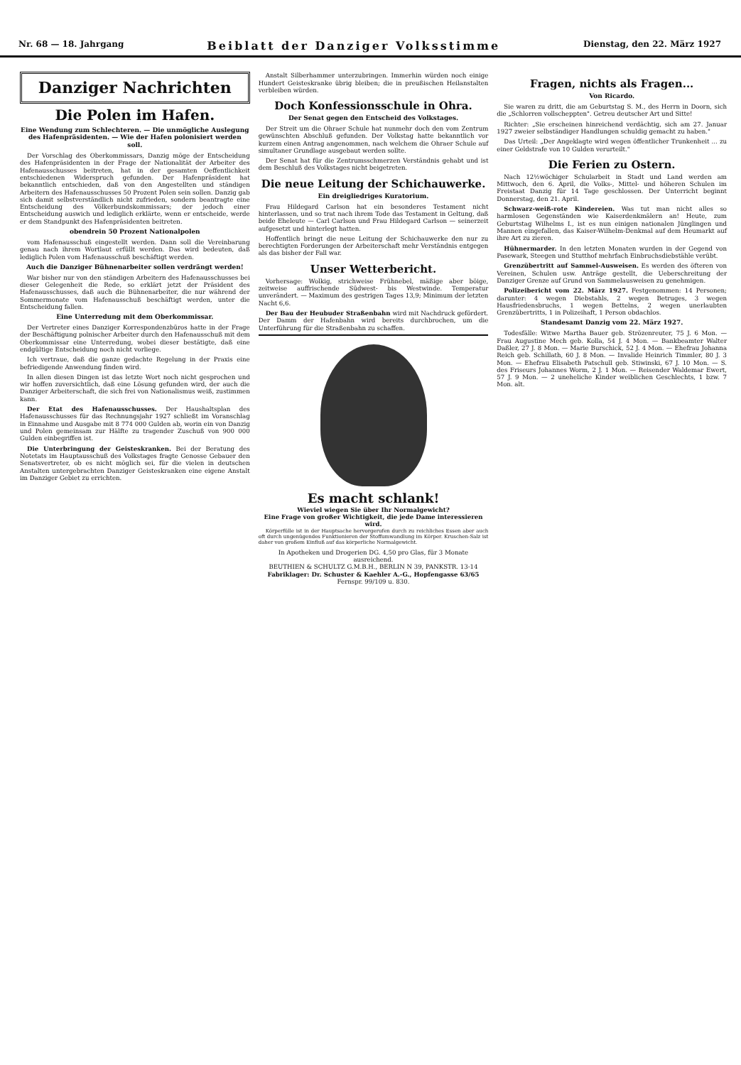Nr. 68 — 18. Jahrgang Beiblatt der Danziger Volksstimme Dienstag, den 22. März 1927
Danziger Nachrichten
Die Polen im Hafen.
Eine Wendung zum Schlechteren. — Die unmögliche Auslegung des Hafenpräsidenten. — Wie der Hafen polonisiert werden soll.
Der Vorschlag des Oberkommissars, Danzig möge der Entscheidung des Hafenpräsidenten in der Frage der Nationalität der Arbeiter des Hafenausschusses beitreten, hat in der gesamten Oeffentlichkeit entschiedenen Widerspruch gefunden. Der Hafenpräsident hat bekanntlich entschieden, daß von den Angestellten und ständigen Arbeitern des Hafenausschusses 50 Prozent Polen sein sollen. Danzig gab sich damit selbstverständlich nicht zufrieden, sondern beantragte eine Entscheidung des Völkerbundskommissars; der jedoch einer Entscheidung auswich und lediglich erklärte, wenn er entscheide, werde er dem Standpunkt des Hafenpräsidenten beitreten.
obendrein 50 Prozent Nationalpolen
vom Hafenausschuß eingestellt werden. Dann soll die Vereinbarung genau nach ihrem Wortlaut erfüllt werden. Das wird bedeuten, daß lediglich Polen vom Hafenausschuß beschäftigt werden.
Auch die Danziger Bühnenarbeiter sollen verdrängt werden!
War bisher nur von den ständigen Arbeitern des Hafenausschusses bei dieser Gelegenheit die Rede, so erklärt jetzt der Präsident des Hafenausschusses, daß auch die Bühnenarbeiter, die nur während der Sommermonate vom Hafenausschuß beschäftigt werden, unter die Entscheidung fallen.
Eine Unterredung mit dem Oberkommissar.
Der Vertreter eines Danziger Korrespondenzbüros hatte in der Frage der Beschäftigung polnischer Arbeiter durch den Hafenausschuß mit dem Oberkommissar eine Unterredung, wobei dieser bestätigte, daß eine endgültige Entscheidung noch nicht vorliege.
Ich vertraue, daß die ganze gedachte Regelung in der Praxis eine befriedigende Anwendung finden wird.
In allen diesen Dingen ist das letzte Wort noch nicht gesprochen und wir hoffen zuversichtlich, daß eine Lösung gefunden wird, der auch die Danziger Arbeiterschaft, die sich frei von Nationalismus weiß, zustimmen kann.
Der Etat des Hafenausschusses. Der Haushaltsplan des Hafenausschusses für das Rechnungsjahr 1927 schließt im Voranschlag in Einnahme und Ausgabe mit 8 774 000 Gulden ab, worin ein von Danzig und Polen gemeinsam zur Hälfte zu tragender Zuschuß von 900 000 Gulden einbegriffen ist.
Die Unterbringung der Geisteskranken. Bei der Beratung des Notetats im Hauptausschuß des Volkstages fragte Genosse Gebauer den Senatsvertreter, ob es nicht möglich sei, für die vielen in deutschen Anstalten untergebrachten Danziger Geisteskranken eine eigene Anstalt im Danziger Gebiet zu errichten.
Anstalt Silberhammer unterzubringen. Immerhin würden noch einige Hundert Geisteskranke übrig bleiben; die in preußischen Heilanstalten verbleiben würden.
Doch Konfessionsschule in Ohra.
Der Senat gegen den Entscheid des Volkstages.
Der Streit um die Ohraer Schule hat nunmehr doch den vom Zentrum gewünschten Abschluß gefunden. Der Volkstag hatte bekanntlich vor kurzem einen Antrag angenommen, nach welchem die Ohraer Schule auf simultaner Grundlage ausgebaut werden sollte.
Der Senat hat für die Zentrumsschmerzen Verständnis gehabt und ist dem Beschluß des Volkstages nicht beigetreten.
Die neue Leitung der Schichauwerke.
Ein dreigliedriges Kuratorium.
Frau Hildegard Carlson hat ein besonderes Testament nicht hinterlassen, und so trat nach ihrem Tode das Testament in Geltung, daß beide Eheleute — Carl Carlson und Frau Hildegard Carlson — seinerzeit aufgesetzt und hinterlegt hatten.
Hoffentlich bringt die neue Leitung der Schichauwerke den nur zu berechtigten Forderungen der Arbeiterschaft mehr Verständnis entgegen als das bisher der Fall war.
Unser Wetterbericht.
Vorhersage: Wolkig, strichweise Frühnebel, mäßige aber böige, zeitweise auffrischende Südwest- bis Westwinde. Temperatur unverändert. — Maximum des gestrigen Tages 13,9; Minimum der letzten Nacht 6,6.
Der Bau der Heubuder Straßenbahn wird mit Nachdruck gefördert. Der Damm der Hafenbahn wird bereits durchbrochen, um die Unterführung für die Straßenbahn zu schaffen.
Es macht schlank!
Wieviel wiegen Sie über Ihr Normalgewicht?
Eine Frage von großer Wichtigkeit, die jede Dame interessieren wird.
Körperfülle ist in der Hauptsache hervorgerufen durch zu reichliches Essen aber auch oft durch ungenügendes Funktionieren der Stoffumwandlung im Körper. Kruschen-Salz ist daher von großem Einfluß auf das körperliche Normalgewicht.
In Apotheken und Drogerien DG. 4,50 pro Glas, für 3 Monate ausreichend.
BEUTHIEN & SCHULTZ G.M.B.H., BERLIN N 39, PANKSTR. 13-14
Fabriklager: Dr. Schuster & Kaehler A.-G., Hopfengasse 63/65
Fernspr. 99/109 u. 830.
Fragen, nichts als Fragen...
Von Ricardo.
Sie waren zu dritt, die am Geburtstag S. M., des Herrn in Doorn, sich die „Schlorren vollscheppten". Getreu deutscher Art und Sitte!
Richter: „Sie erscheinen hinreichend verdächtig, sich am 27. Januar 1927 zweier selbständiger Handlungen schuldig gemacht zu haben."
Das Urteil: „Der Angeklagte wird wegen öffentlicher Trunkenheit ... zu einer Geldstrafe von 10 Gulden verurteilt."
Die Ferien zu Ostern.
Nach 12½wöchiger Schularbeit in Stadt und Land werden am Mittwoch, den 6. April, die Volks-, Mittel- und höheren Schulen im Freistaat Danzig für 14 Tage geschlossen. Der Unterricht beginnt Donnerstag, den 21. April.
Schwarz-weiß-rote Kindereien. Was tut man nicht alles so harmlosen Gegenständen wie Kaiserdenkmälern an! Heute, zum Geburtstag Wilhelms I., ist es nun einigen nationalen Jünglingen und Mannen eingefallen, das Kaiser-Wilhelm-Denkmal auf dem Heumarkt auf ihre Art zu zieren.
Hühnermarder. In den letzten Monaten wurden in der Gegend von Pasewark, Steegen und Stutthof mehrfach Einbruchsdiebstähle verübt.
Grenzübertritt auf Sammel-Ausweisen. Es werden des öfteren von Vereinen, Schulen usw. Anträge gestellt, die Ueberschreitung der Danziger Grenze auf Grund von Sammelausweisen zu genehmigen.
Polizeibericht vom 22. März 1927. Festgenommen: 14 Personen; darunter: 4 wegen Diebstahls, 2 wegen Betruges, 3 wegen Hausfriedensbruchs, 1 wegen Bettelns, 2 wegen unerlaubten Grenzübertritts, 1 in Polizeihaft, 1 Person obdachlos.
Standesamt Danzig vom 22. März 1927.
Todesfälle: Witwe Martha Bauer geb. Strözenreuter, 75 J. 6 Mon. — Frau Augustine Mech geb. Kolla, 54 J. 4 Mon. — Bankbeamter Walter Daßler, 27 J. 8 Mon. — Marie Burschick, 52 J. 4 Mon. — Ehefrau Johanna Reich geb. Schillath, 60 J. 8 Mon. — Invalide Heinrich Timmler, 80 J. 3 Mon. — Ehefrau Elisabeth Patschull geb. Stiwinski, 67 J. 10 Mon. — S. des Friseurs Johannes Worm, 2 J. 1 Mon. — Reisender Waldemar Ewert, 57 J. 9 Mon. — 2 uneheliche Kinder weiblichen Geschlechts, 1 bzw. 7 Mon. alt.